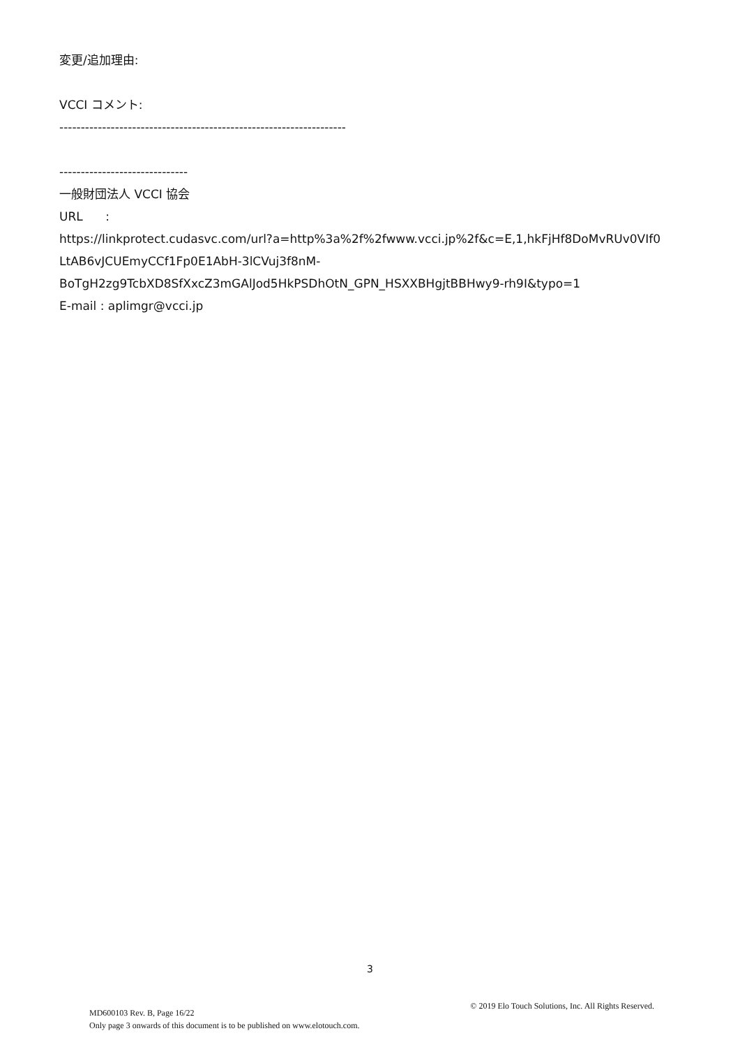変更/追加理由:
VCCI コメント:
-------------------------------------------------------------------
------------------------------
一般財団法人 VCCI 協会
URL :
https://linkprotect.cudasvc.com/url?a=http%3a%2f%2fwww.vcci.jp%2f&c=E,1,hkFjHf8DoMvRUv0VIf0 LtAB6vJCUEmyCCf1Fp0E1AbH-3lCVuj3f8nM-BoTgH2zg9TcbXD8SfXxcZ3mGAlJod5HkPSDhOtN_GPN_HSXXBHgjtBBHwy9-rh9I&typo=1
E-mail : aplimgr@vcci.jp
3
MD600103 Rev. B, Page 16/22
Only page 3 onwards of this document is to be published on www.elotouch.com.
© 2019 Elo Touch Solutions, Inc. All Rights Reserved.